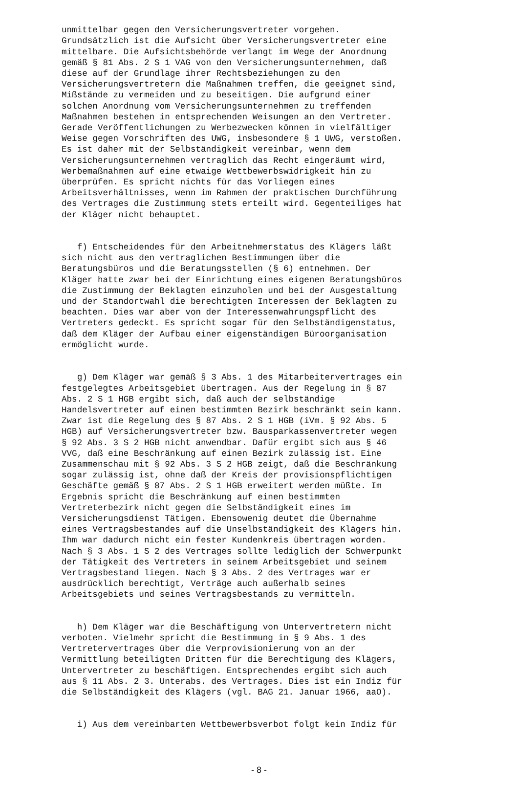unmittelbar gegen den Versicherungsvertreter vorgehen. Grundsätzlich ist die Aufsicht über Versicherungsvertreter eine mittelbare. Die Aufsichtsbehörde verlangt im Wege der Anordnung gemäß § 81 Abs. 2 S 1 VAG von den Versicherungsunternehmen, daß diese auf der Grundlage ihrer Rechtsbeziehungen zu den Versicherungsvertretern die Maßnahmen treffen, die geeignet sind, Mißstände zu vermeiden und zu beseitigen. Die aufgrund einer solchen Anordnung vom Versicherungsunternehmen zu treffenden Maßnahmen bestehen in entsprechenden Weisungen an den Vertreter. Gerade Veröffentlichungen zu Werbezwecken können in vielfältiger Weise gegen Vorschriften des UWG, insbesondere § 1 UWG, verstoßen. Es ist daher mit der Selbständigkeit vereinbar, wenn dem Versicherungsunternehmen vertraglich das Recht eingeräumt wird, Werbemaßnahmen auf eine etwaige Wettbewerbswidrigkeit hin zu überprüfen. Es spricht nichts für das Vorliegen eines Arbeitsverhältnisses, wenn im Rahmen der praktischen Durchführung des Vertrages die Zustimmung stets erteilt wird. Gegenteiliges hat der Kläger nicht behauptet.
f) Entscheidendes für den Arbeitnehmerstatus des Klägers läßt sich nicht aus den vertraglichen Bestimmungen über die Beratungsbüros und die Beratungsstellen (§ 6) entnehmen. Der Kläger hatte zwar bei der Einrichtung eines eigenen Beratungsbüros die Zustimmung der Beklagten einzuholen und bei der Ausgestaltung und der Standortwahl die berechtigten Interessen der Beklagten zu beachten. Dies war aber von der Interessenwahrungspflicht des Vertreters gedeckt. Es spricht sogar für den Selbständigenstatus, daß dem Kläger der Aufbau einer eigenständigen Büroorganisation ermöglicht wurde.
g) Dem Kläger war gemäß § 3 Abs. 1 des Mitarbeitervertrages ein festgelegtes Arbeitsgebiet übertragen. Aus der Regelung in § 87 Abs. 2 S 1 HGB ergibt sich, daß auch der selbständige Handelsvertreter auf einen bestimmten Bezirk beschränkt sein kann. Zwar ist die Regelung des § 87 Abs. 2 S 1 HGB (iVm. § 92 Abs. 5 HGB) auf Versicherungsvertreter bzw. Bausparkassenvertreter wegen § 92 Abs. 3 S 2 HGB nicht anwendbar. Dafür ergibt sich aus § 46 VVG, daß eine Beschränkung auf einen Bezirk zulässig ist. Eine Zusammenschau mit § 92 Abs. 3 S 2 HGB zeigt, daß die Beschränkung sogar zulässig ist, ohne daß der Kreis der provisionspflichtigen Geschäfte gemäß § 87 Abs. 2 S 1 HGB erweitert werden müßte. Im Ergebnis spricht die Beschränkung auf einen bestimmten Vertreterbezirk nicht gegen die Selbständigkeit eines im Versicherungsdienst Tätigen. Ebensowenig deutet die Übernahme eines Vertragsbestandes auf die Unselbständigkeit des Klägers hin. Ihm war dadurch nicht ein fester Kundenkreis übertragen worden. Nach § 3 Abs. 1 S 2 des Vertrages sollte lediglich der Schwerpunkt der Tätigkeit des Vertreters in seinem Arbeitsgebiet und seinem Vertragsbestand liegen. Nach § 3 Abs. 2 des Vertrages war er ausdrücklich berechtigt, Verträge auch außerhalb seines Arbeitsgebiets und seines Vertragsbestands zu vermitteln.
h) Dem Kläger war die Beschäftigung von Untervertretern nicht verboten. Vielmehr spricht die Bestimmung in § 9 Abs. 1 des Vertretervertrages über die Verprovisionierung von an der Vermittlung beteiligten Dritten für die Berechtigung des Klägers, Untervertreter zu beschäftigen. Entsprechendes ergibt sich auch aus § 11 Abs. 2 3. Unterabs. des Vertrages. Dies ist ein Indiz für die Selbständigkeit des Klägers (vgl. BAG 21. Januar 1966, aaO).
i) Aus dem vereinbarten Wettbewerbsverbot folgt kein Indiz für
- 8 -